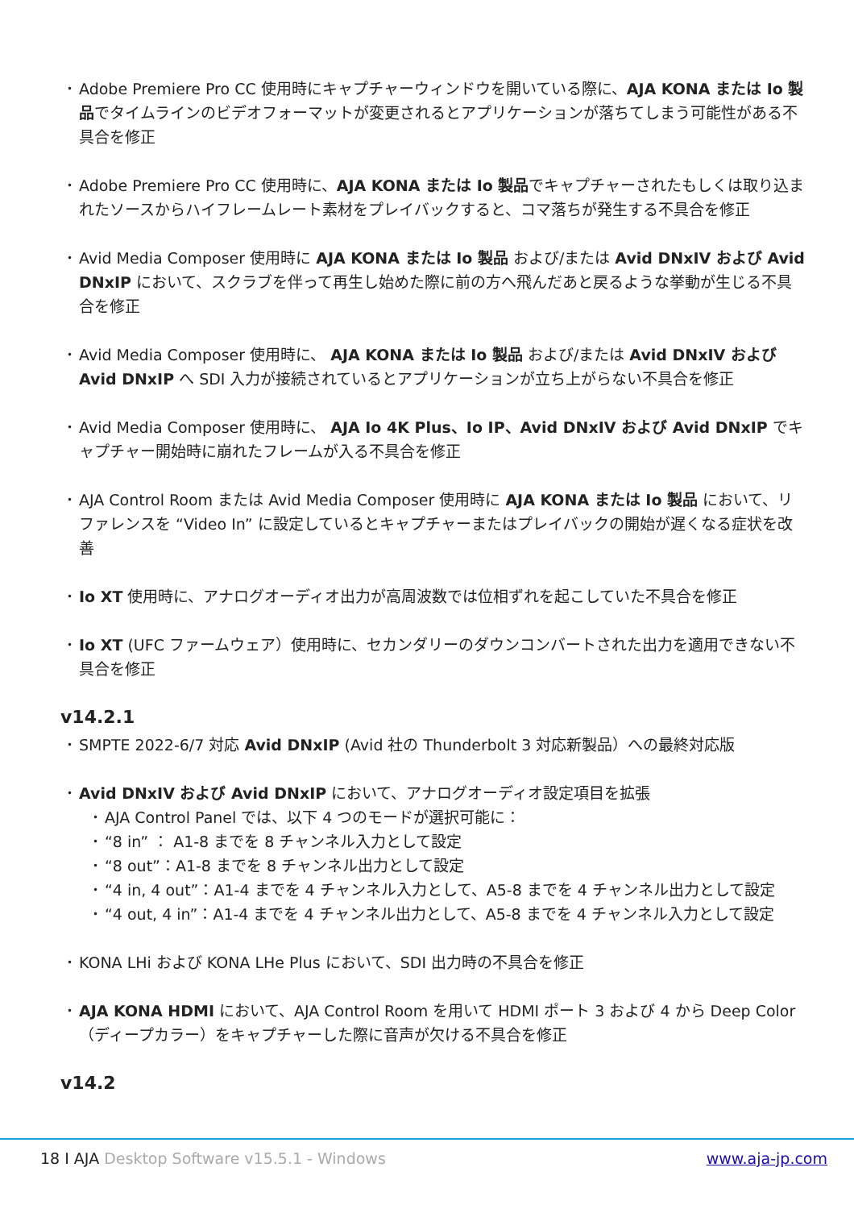• Adobe Premiere Pro CC 使用時にキャプチャーウィンドウを開いている際に、AJA KONA または Io 製品でタイムラインのビデオフォーマットが変更されるとアプリケーションが落ちてしまう可能性がある不具合を修正
• Adobe Premiere Pro CC 使用時に、AJA KONA または Io 製品でキャプチャーされたもしくは取り込まれたソースからハイフレームレート素材をプレイバックすると、コマ落ちが発生する不具合を修正
• Avid Media Composer 使用時に AJA KONA または Io 製品 および/または Avid DNxIV および Avid DNxIP において、スクラブを伴って再生し始めた際に前の方へ飛んだあと戻るような挙動が生じる不具合を修正
• Avid Media Composer 使用時に、 AJA KONA または Io 製品 および/または Avid DNxIV および Avid DNxIP へ SDI 入力が接続されているとアプリケーションが立ち上がらない不具合を修正
• Avid Media Composer 使用時に、 AJA Io 4K Plus、Io IP、Avid DNxIV および Avid DNxIP でキャプチャー開始時に崩れたフレームが入る不具合を修正
• AJA Control Room または Avid Media Composer 使用時に AJA KONA または Io 製品 において、リファレンスを “Video In” に設定しているとキャプチャーまたはプレイバックの開始が遅くなる症状を改善
• Io XT 使用時に、アナログオーディオ出力が高周波数では位相ずれを起こしていた不具合を修正
• Io XT (UFC ファームウェア）使用時に、セカンダリーのダウンコンバートされた出力を適用できない不具合を修正
v14.2.1
• SMPTE 2022-6/7 対応 Avid DNxIP (Avid 社の Thunderbolt 3 対応新製品）への最終対応版
• Avid DNxIV および Avid DNxIP において、アナログオーディオ設定項目を拡張
• AJA Control Panel では、以下 4 つのモードが選択可能に：
• “8 in” ： A1-8 までを 8 チャンネル入力として設定
• “8 out”：A1-8 までを 8 チャンネル出力として設定
• “4 in, 4 out”：A1-4 までを 4 チャンネル入力として、A5-8 までを 4 チャンネル出力として設定
• “4 out, 4 in”：A1-4 までを 4 チャンネル出力として、A5-8 までを 4 チャンネル入力として設定
• KONA LHi および KONA LHe Plus において、SDI 出力時の不具合を修正
• AJA KONA HDMI において、AJA Control Room を用いて HDMI ポート 3 および 4 から Deep Color （ディープカラー）をキャプチャーした際に音声が欠ける不具合を修正
v14.2
18 I AJA Desktop Software v15.5.1 - Windows www.aja-jp.com